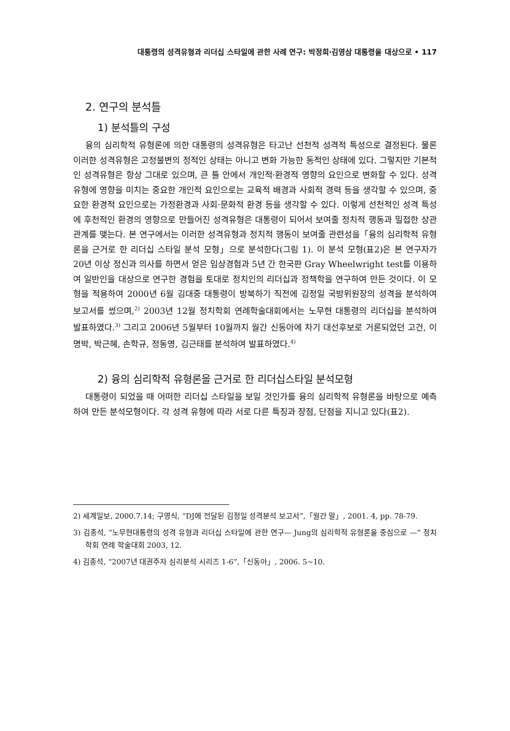대통령의 성격유형과 리더십 스타일에 관한 사례 연구: 박정희·김영삼 대통령을 대상으로 • 117
2. 연구의 분석틀
1) 분석틀의 구성
융의 심리학적 유형론에 의한 대통령의 성격유형은 타고난 선천적 성격적 특성으로 결정된다. 물론 이러한 성격유형은 고정불변의 정적인 상태는 아니고 변화 가능한 동적인 상태에 있다. 그렇지만 기본적인 성격유형은 항상 그대로 있으며, 큰 틀 안에서 개인적·환경적 영향의 요인으로 변화할 수 있다. 성격유형에 영향을 미치는 중요한 개인적 요인으로는 교육적 배경과 사회적 경력 등을 생각할 수 있으며, 중요한 환경적 요인으로는 가정환경과 사회·문화적 환경 등을 생각할 수 있다. 이렇게 선천적인 성격 특성에 후천적인 환경의 영향으로 만들어진 성격유형은 대통령이 되어서 보여줄 정치적 행동과 밀접한 상관관계를 맺는다. 본 연구에서는 이러한 성격유형과 정치적 행동이 보여줄 관련성을「융의 심리학적 유형론을 근거로 한 리더십 스타일 분석 모형」으로 분석한다(그림 1). 이 분석 모형(표2)은 본 연구자가 20년 이상 정신과 의사를 하면서 얻은 임상경험과 5년 간 한국판 Gray Wheelwright test를 이용하여 일반인을 대상으로 연구한 경험을 토대로 정치인의 리더십과 정책학을 연구하여 만든 것이다. 이 모형을 적용하여 2000년 6월 김대중 대통령이 방북하기 직전에 김정일 국방위원장의 성격을 분석하여 보고서를 썼으며,<sup>2)</sup> 2003년 12월 정치학회 연례학술대회에서는 노무현 대통령의 리더십을 분석하여 발표하였다.<sup>3)</sup> 그리고 2006년 5월부터 10월까지 월간 신동아에 차기 대선후보로 거론되었던 고건, 이명박, 박근혜, 손학규, 정동영, 김근태를 분석하여 발표하였다.<sup>4)</sup>
2) 융의 심리학적 유형론을 근거로 한 리더십스타일 분석모형
대통령이 되었을 때 어떠한 리더십 스타일을 보일 것인가를 융의 심리학적 유형론을 바탕으로 예측하여 만든 분석모형이다. 각 성격 유형에 따라 서로 다른 특징과 장점, 단점을 지니고 있다(표2).
2) 세계일보, 2000.7.14; 구영식, “DJ에 전달된 김정일 성격분석 보고서”,「월간 말」, 2001. 4, pp. 78-79.
3) 김종석, “노무현대통령의 성격 유형과 리더십 스타일에 관한 연구— Jung의 심리학적 유형론을 중심으로 —” 정치학회 연례 학술대회 2003, 12.
4) 김종석, “2007년 대권주자 심리분석 시리즈 1-6”,「신동아」, 2006. 5~10.